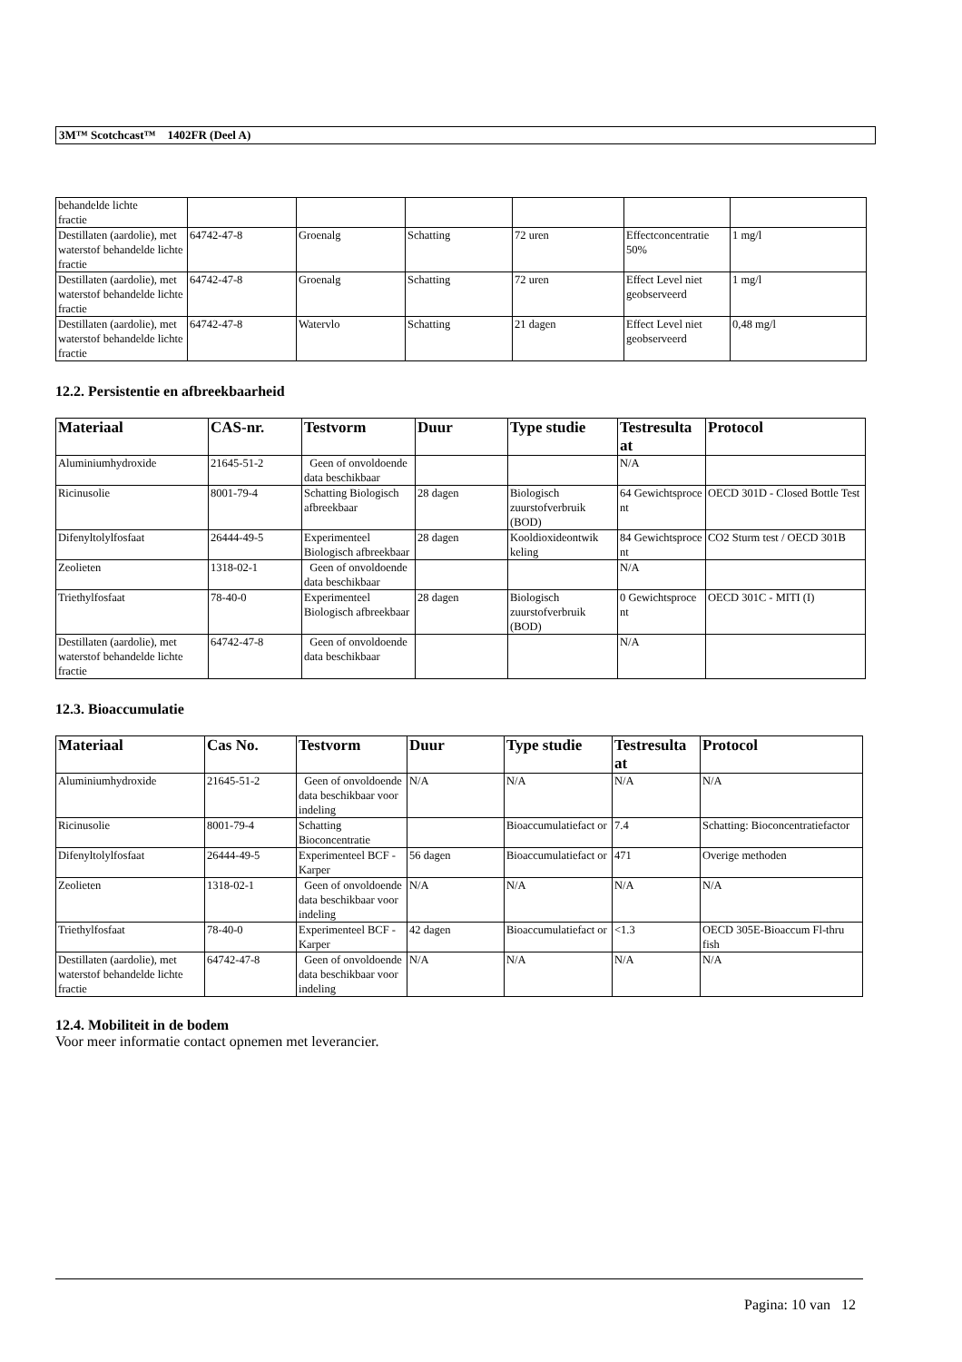3M™ Scotchcast™ 1402FR (Deel A)
| behandelde lichte fractie | | | | | | |
| Destillaten (aardolie), met waterstof behandelde lichte fractie | 64742-47-8 | Groenalg | Schatting | 72 uren | Effectconcentratie 50% | 1 mg/l |
| Destillaten (aardolie), met waterstof behandelde lichte fractie | 64742-47-8 | Groenalg | Schatting | 72 uren | Effect Level niet geobserveerd | 1 mg/l |
| Destillaten (aardolie), met waterstof behandelde lichte fractie | 64742-47-8 | Watervlo | Schatting | 21 dagen | Effect Level niet geobserveerd | 0,48 mg/l |
12.2. Persistentie en afbreekbaarheid
| Materiaal | CAS-nr. | Testvorm | Duur | Type studie | Testresulta at | Protocol |
| --- | --- | --- | --- | --- | --- | --- |
| Aluminiumhydroxide | 21645-51-2 | Geen of onvoldoende data beschikbaar | | | N/A | |
| Ricinusolie | 8001-79-4 | Schatting Biologisch afbreekbaar | 28 dagen | Biologisch zuurstofverbruik (BOD) | 64 Gewichtsproce nt | OECD 301D - Closed Bottle Test |
| Difenyltolylfosfaat | 26444-49-5 | Experimenteel Biologisch afbreekbaar | 28 dagen | Kooldioxideontwik keling | 84 Gewichtsproce nt | CO2 Sturm test / OECD 301B |
| Zeolieten | 1318-02-1 | Geen of onvoldoende data beschikbaar | | | N/A | |
| Triethylfosfaat | 78-40-0 | Experimenteel Biologisch afbreekbaar | 28 dagen | Biologisch zuurstofverbruik (BOD) | 0 Gewichtsproce nt | OECD 301C - MITI (I) |
| Destillaten (aardolie), met waterstof behandelde lichte fractie | 64742-47-8 | Geen of onvoldoende data beschikbaar | | | N/A | |
12.3. Bioaccumulatie
| Materiaal | Cas No. | Testvorm | Duur | Type studie | Testresulta at | Protocol |
| --- | --- | --- | --- | --- | --- | --- |
| Aluminiumhydroxide | 21645-51-2 | Geen of onvoldoende data beschikbaar voor indeling | N/A | N/A | N/A | N/A |
| Ricinusolie | 8001-79-4 | Schatting Bioconcentratie | | Bioaccumulatiefact or | 7.4 | Schatting: Bioconcentratiefactor |
| Difenyltolylfosfaat | 26444-49-5 | Experimenteel BCF - Karper | 56 dagen | Bioaccumulatiefact or | 471 | Overige methoden |
| Zeolieten | 1318-02-1 | Geen of onvoldoende data beschikbaar voor indeling | N/A | N/A | N/A | N/A |
| Triethylfosfaat | 78-40-0 | Experimenteel BCF - Karper | 42 dagen | Bioaccumulatiefact or | <1.3 | OECD 305E-Bioaccum Fl-thru fish |
| Destillaten (aardolie), met waterstof behandelde lichte fractie | 64742-47-8 | Geen of onvoldoende data beschikbaar voor indeling | N/A | N/A | N/A | N/A |
12.4. Mobiliteit in de bodem
Voor meer informatie contact opnemen met leverancier.
Pagina: 10 van 12